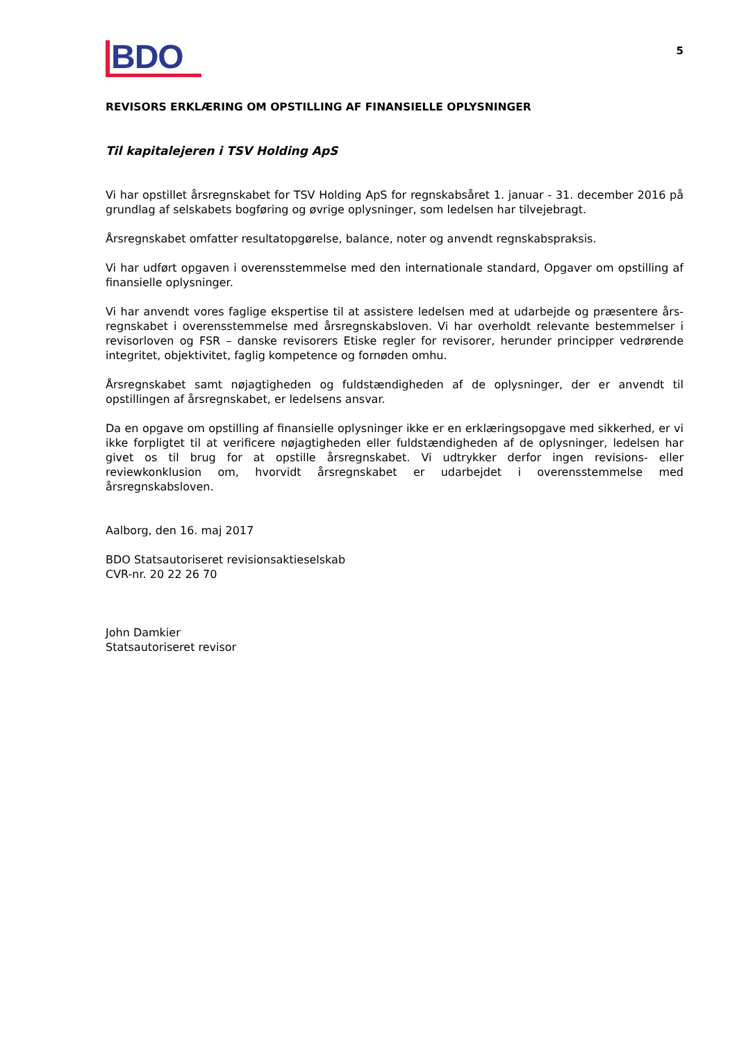BDO
5
REVISORS ERKLÆRING OM OPSTILLING AF FINANSIELLE OPLYSNINGER
Til kapitalejeren i TSV Holding ApS
Vi har opstillet årsregnskabet for TSV Holding ApS for regnskabsåret 1. januar - 31. december 2016 på grundlag af selskabets bogføring og øvrige oplysninger, som ledelsen har tilvejebragt.
Årsregnskabet omfatter resultatopgørelse, balance, noter og anvendt regnskabspraksis.
Vi har udført opgaven i overensstemmelse med den internationale standard, Opgaver om opstilling af finansielle oplysninger.
Vi har anvendt vores faglige ekspertise til at assistere ledelsen med at udarbejde og præsentere års-regnskabet i overensstemmelse med årsregnskabsloven. Vi har overholdt relevante bestemmelser i revisorloven og FSR – danske revisorers Etiske regler for revisorer, herunder principper vedrørende integritet, objektivitet, faglig kompetence og fornøden omhu.
Årsregnskabet samt nøjagtigheden og fuldstændigheden af de oplysninger, der er anvendt til opstillingen af årsregnskabet, er ledelsens ansvar.
Da en opgave om opstilling af finansielle oplysninger ikke er en erklæringsopgave med sikkerhed, er vi ikke forpligtet til at verificere nøjagtigheden eller fuldstændigheden af de oplysninger, ledelsen har givet os til brug for at opstille årsregnskabet. Vi udtrykker derfor ingen revisions- eller reviewkonklusion om, hvorvidt årsregnskabet er udarbejdet i overensstemmelse med årsregnskabsloven.
Aalborg, den 16. maj 2017
BDO Statsautoriseret revisionsaktieselskab
CVR-nr. 20 22 26 70
John Damkier
Statsautoriseret revisor